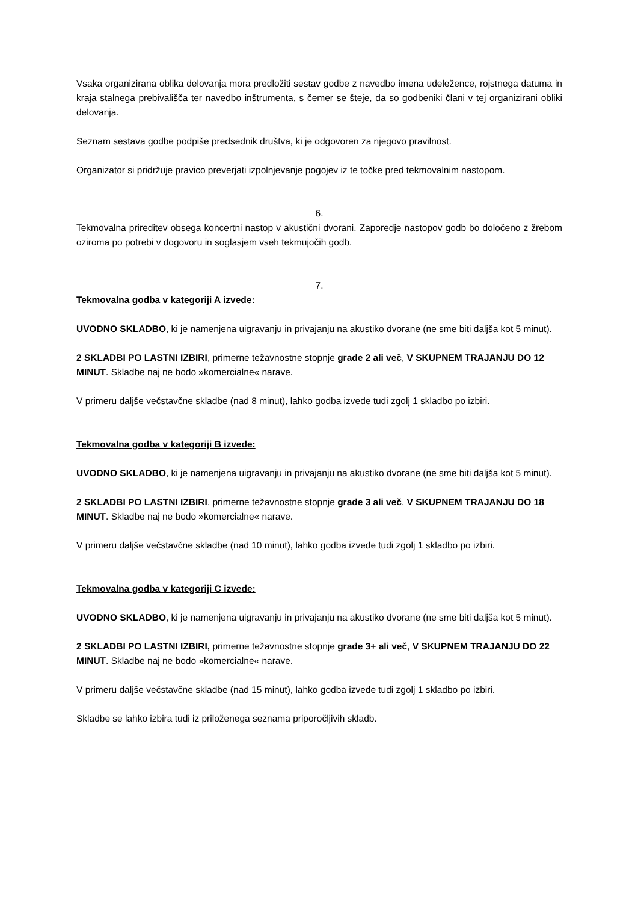Vsaka organizirana oblika delovanja mora predložiti sestav godbe z navedbo imena udeležence, rojstnega datuma in kraja stalnega prebivališča ter navedbo inštrumenta, s čemer se šteje, da so godbeniki člani v tej organizirani obliki delovanja.
Seznam sestava godbe podpiše predsednik društva, ki je odgovoren za njegovo pravilnost.
Organizator si pridržuje pravico preverjati izpolnjevanje pogojev iz te točke pred tekmovalnim nastopom.
6.
Tekmovalna prireditev obsega koncertni nastop v akustični dvorani. Zaporedje nastopov godb bo določeno z žrebom oziroma po potrebi v dogovoru in soglasjem vseh tekmujočih godb.
7.
Tekmovalna godba v kategoriji A izvede:
UVODNO SKLADBO, ki je namenjena uigravanju in privajanju na akustiko dvorane (ne sme biti daljša kot 5 minut).
2 SKLADBI PO LASTNI IZBIRI, primerne težavnostne stopnje grade 2 ali več, V SKUPNEM TRAJANJU DO 12 MINUT. Skladbe naj ne bodo »komercialne« narave.
V primeru daljše večstavčne skladbe (nad 8 minut), lahko godba izvede tudi zgolj 1 skladbo po izbiri.
Tekmovalna godba v kategoriji B izvede:
UVODNO SKLADBO, ki je namenjena uigravanju in privajanju na akustiko dvorane (ne sme biti daljša kot 5 minut).
2 SKLADBI PO LASTNI IZBIRI, primerne težavnostne stopnje grade 3 ali več, V SKUPNEM TRAJANJU DO 18 MINUT. Skladbe naj ne bodo »komercialne« narave.
V primeru daljše večstavčne skladbe (nad 10 minut), lahko godba izvede tudi zgolj 1 skladbo po izbiri.
Tekmovalna godba v kategoriji C izvede:
UVODNO SKLADBO, ki je namenjena uigravanju in privajanju na akustiko dvorane (ne sme biti daljša kot 5 minut).
2 SKLADBI PO LASTNI IZBIRI, primerne težavnostne stopnje grade 3+ ali več, V SKUPNEM TRAJANJU DO 22 MINUT. Skladbe naj ne bodo »komercialne« narave.
V primeru daljše večstavčne skladbe (nad 15 minut), lahko godba izvede tudi zgolj 1 skladbo po izbiri.
Skladbe se lahko izbira tudi iz priloženega seznama priporočljivih skladb.